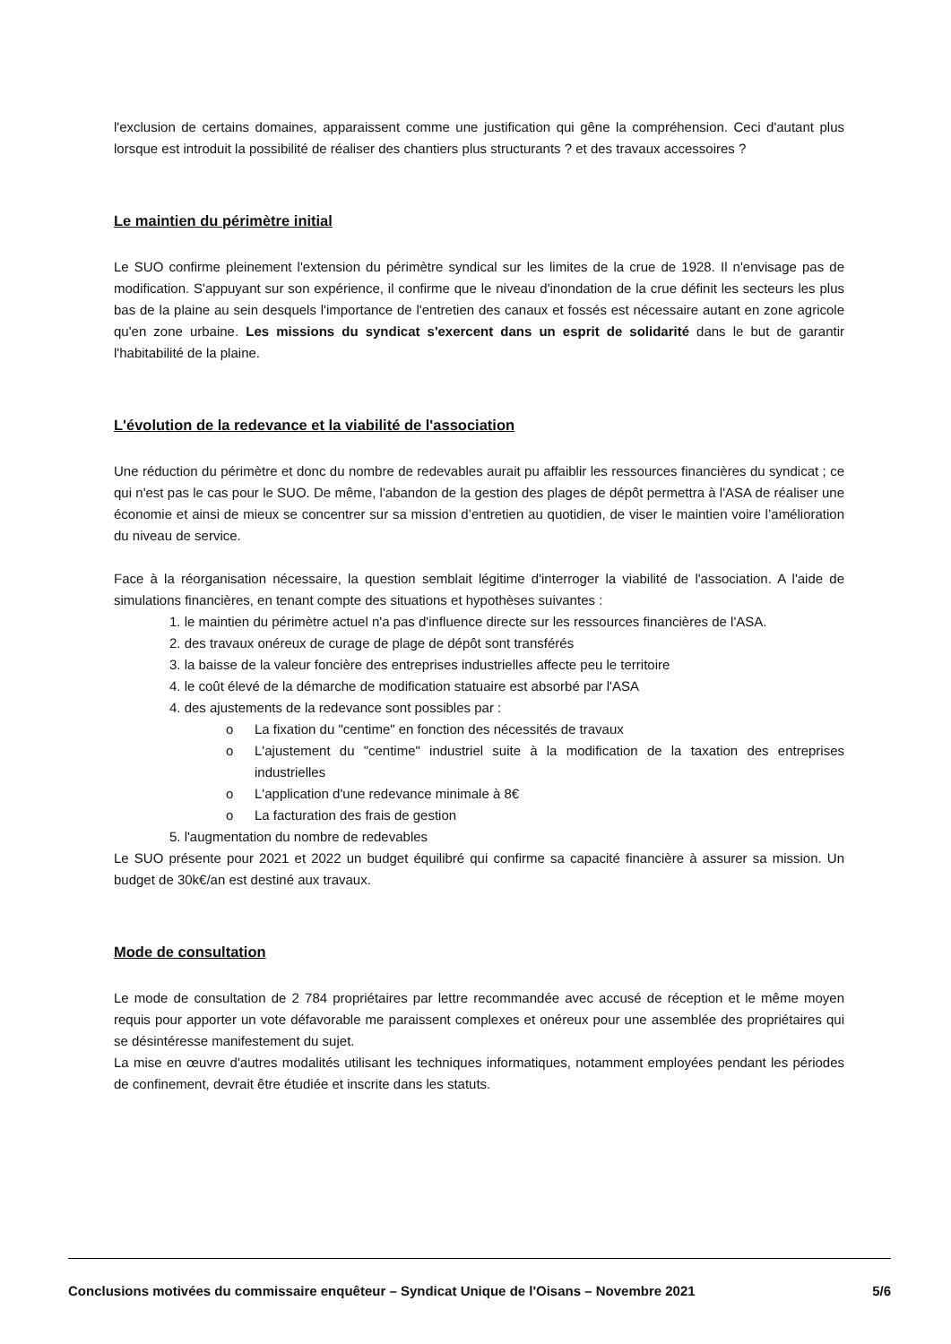l'exclusion de certains domaines, apparaissent comme une justification qui gêne la compréhension. Ceci d'autant plus lorsque est introduit la possibilité de réaliser des chantiers plus structurants ? et des travaux accessoires ?
Le maintien du périmètre initial
Le SUO confirme pleinement l'extension du périmètre syndical sur les limites de la crue de 1928. Il n'envisage pas de modification. S'appuyant sur son expérience, il confirme que le niveau d'inondation de la crue définit les secteurs les plus bas de la plaine au sein desquels l'importance de l'entretien des canaux et fossés est nécessaire autant en zone agricole qu'en zone urbaine. Les missions du syndicat s'exercent dans un esprit de solidarité dans le but de garantir l'habitabilité de la plaine.
L'évolution de la redevance et la viabilité de l'association
Une réduction du périmètre et donc du nombre de redevables aurait pu affaiblir les ressources financières du syndicat ; ce qui n'est pas le cas pour le SUO. De même, l'abandon de la gestion des plages de dépôt permettra à l'ASA de réaliser une économie et ainsi de mieux se concentrer sur sa mission d’entretien au quotidien, de viser le maintien voire l’amélioration du niveau de service.
Face à la réorganisation nécessaire, la question semblait légitime d'interroger la viabilité de l'association. A l'aide de simulations financières, en tenant compte des situations et hypothèses suivantes :
1. le maintien du périmètre actuel n'a pas d'influence directe sur les ressources financières de l'ASA.
2. des travaux onéreux de curage de plage de dépôt sont transférés
3. la baisse de la valeur foncière des entreprises industrielles affecte peu le territoire
4. le coût élevé de la démarche de modification statuaire est absorbé par l'ASA
4. des ajustements de la redevance sont possibles par :
o La fixation du "centime" en fonction des nécessités de travaux
o L'ajustement du "centime" industriel suite à la modification de la taxation des entreprises industrielles
o L'application d'une redevance minimale à 8€
o La facturation des frais de gestion
5. l'augmentation du nombre de redevables
Le SUO présente pour 2021 et 2022 un budget équilibré qui confirme sa capacité financière à assurer sa mission. Un budget de 30k€/an est destiné aux travaux.
Mode de consultation
Le mode de consultation de 2 784 propriétaires par lettre recommandée avec accusé de réception et le même moyen requis pour apporter un vote défavorable me paraissent complexes et onéreux pour une assemblée des propriétaires qui se désintéresse manifestement du sujet.
La mise en œuvre d'autres modalités utilisant les techniques informatiques, notamment employées pendant les périodes de confinement, devrait être étudiée et inscrite dans les statuts.
Conclusions motivées du commissaire enquêteur – Syndicat Unique de l'Oisans – Novembre 2021 5/6